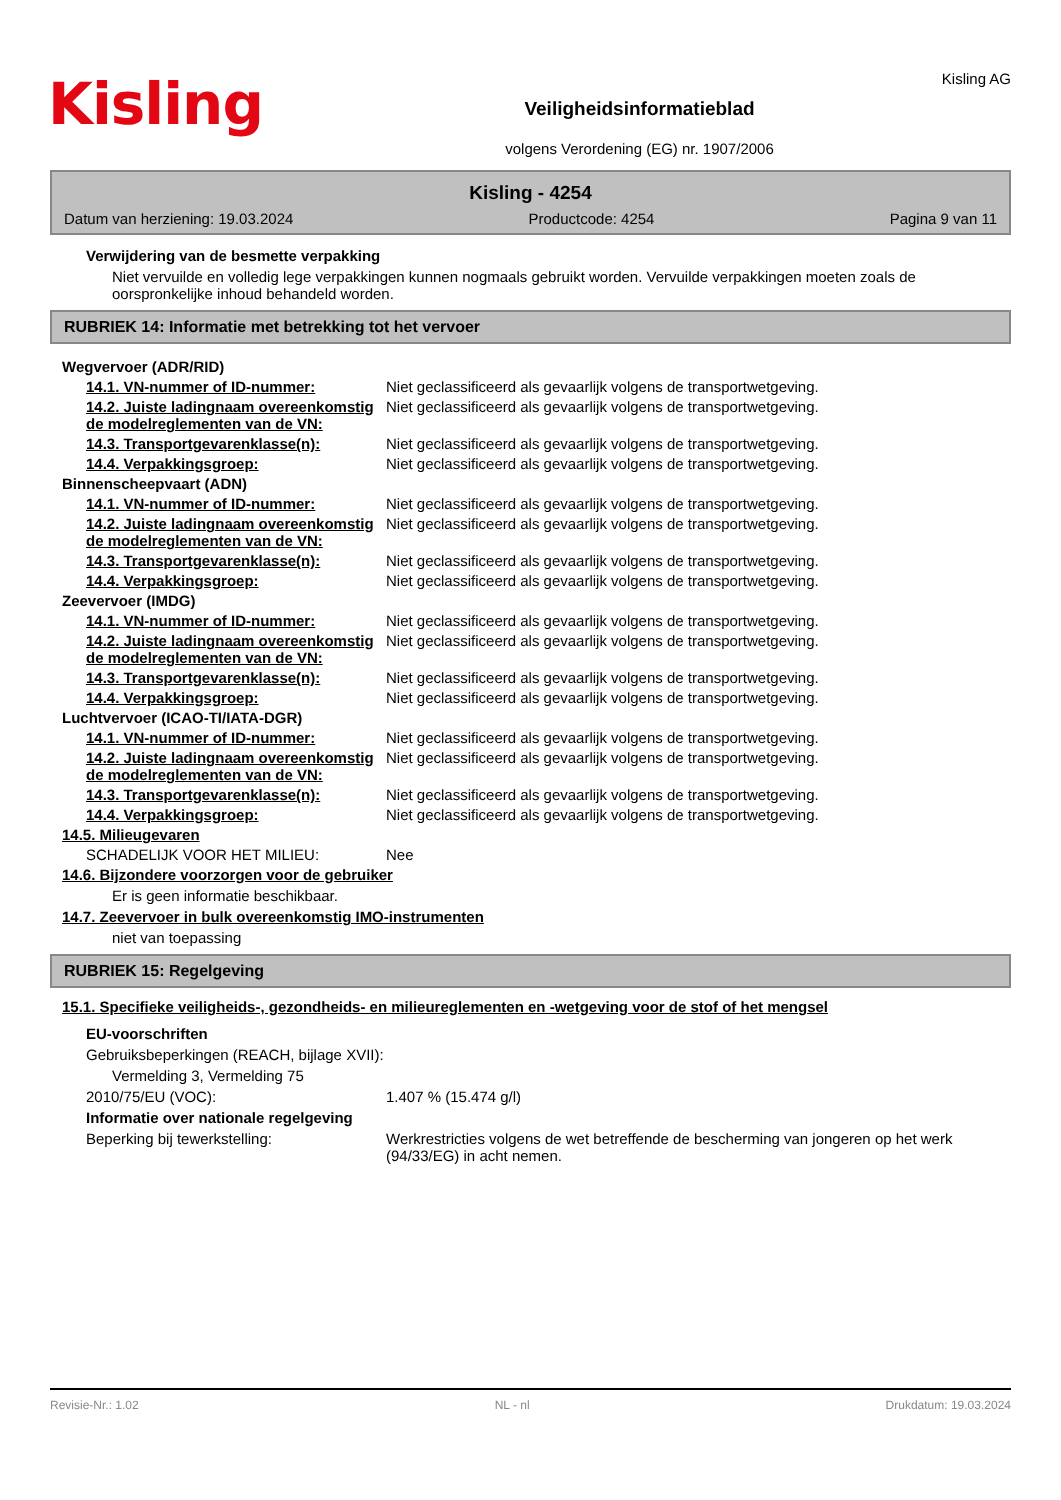Kisling
Veiligheidsinformatieblad
volgens Verordening (EG) nr. 1907/2006
Kisling AG
Kisling - 4254
Datum van herziening: 19.03.2024 Productcode: 4254 Pagina 9 van 11
Verwijdering van de besmette verpakking
Niet vervuilde en volledig lege verpakkingen kunnen nogmaals gebruikt worden. Vervuilde verpakkingen moeten zoals de oorspronkelijke inhoud behandeld worden.
RUBRIEK 14: Informatie met betrekking tot het vervoer
Wegvervoer (ADR/RID)
14.1. VN-nummer of ID-nummer: Niet geclassificeerd als gevaarlijk volgens de transportwetgeving.
14.2. Juiste ladingnaam overeenkomstig de modelreglementen van de VN:
Niet geclassificeerd als gevaarlijk volgens de transportwetgeving.
14.3. Transportgevarenklasse(n): Niet geclassificeerd als gevaarlijk volgens de transportwetgeving.
14.4. Verpakkingsgroep: Niet geclassificeerd als gevaarlijk volgens de transportwetgeving.
Binnenscheepvaart (ADN)
14.1. VN-nummer of ID-nummer: Niet geclassificeerd als gevaarlijk volgens de transportwetgeving.
14.2. Juiste ladingnaam overeenkomstig de modelreglementen van de VN:
Niet geclassificeerd als gevaarlijk volgens de transportwetgeving.
14.3. Transportgevarenklasse(n): Niet geclassificeerd als gevaarlijk volgens de transportwetgeving.
14.4. Verpakkingsgroep: Niet geclassificeerd als gevaarlijk volgens de transportwetgeving.
Zeevervoer (IMDG)
14.1. VN-nummer of ID-nummer: Niet geclassificeerd als gevaarlijk volgens de transportwetgeving.
14.2. Juiste ladingnaam overeenkomstig de modelreglementen van de VN:
Niet geclassificeerd als gevaarlijk volgens de transportwetgeving.
14.3. Transportgevarenklasse(n): Niet geclassificeerd als gevaarlijk volgens de transportwetgeving.
14.4. Verpakkingsgroep: Niet geclassificeerd als gevaarlijk volgens de transportwetgeving.
Luchtvervoer (ICAO-TI/IATA-DGR)
14.1. VN-nummer of ID-nummer: Niet geclassificeerd als gevaarlijk volgens de transportwetgeving.
14.2. Juiste ladingnaam overeenkomstig de modelreglementen van de VN:
Niet geclassificeerd als gevaarlijk volgens de transportwetgeving.
14.3. Transportgevarenklasse(n): Niet geclassificeerd als gevaarlijk volgens de transportwetgeving.
14.4. Verpakkingsgroep: Niet geclassificeerd als gevaarlijk volgens de transportwetgeving.
14.5. Milieugevaren
SCHADELIJK VOOR HET MILIEU: Nee
14.6. Bijzondere voorzorgen voor de gebruiker
Er is geen informatie beschikbaar.
14.7. Zeevervoer in bulk overeenkomstig IMO-instrumenten
niet van toepassing
RUBRIEK 15: Regelgeving
15.1. Specifieke veiligheids-, gezondheids- en milieureglementen en -wetgeving voor de stof of het mengsel
EU-voorschriften
Gebruiksbeperkingen (REACH, bijlage XVII):
Vermelding 3, Vermelding 75
2010/75/EU (VOC): 1.407 % (15.474 g/l)
Informatie over nationale regelgeving
Beperking bij tewerkstelling: Werkrestricties volgens de wet betreffende de bescherming van jongeren op het werk (94/33/EG) in acht nemen.
Revisie-Nr.: 1.02 NL - nl Drukdatum: 19.03.2024